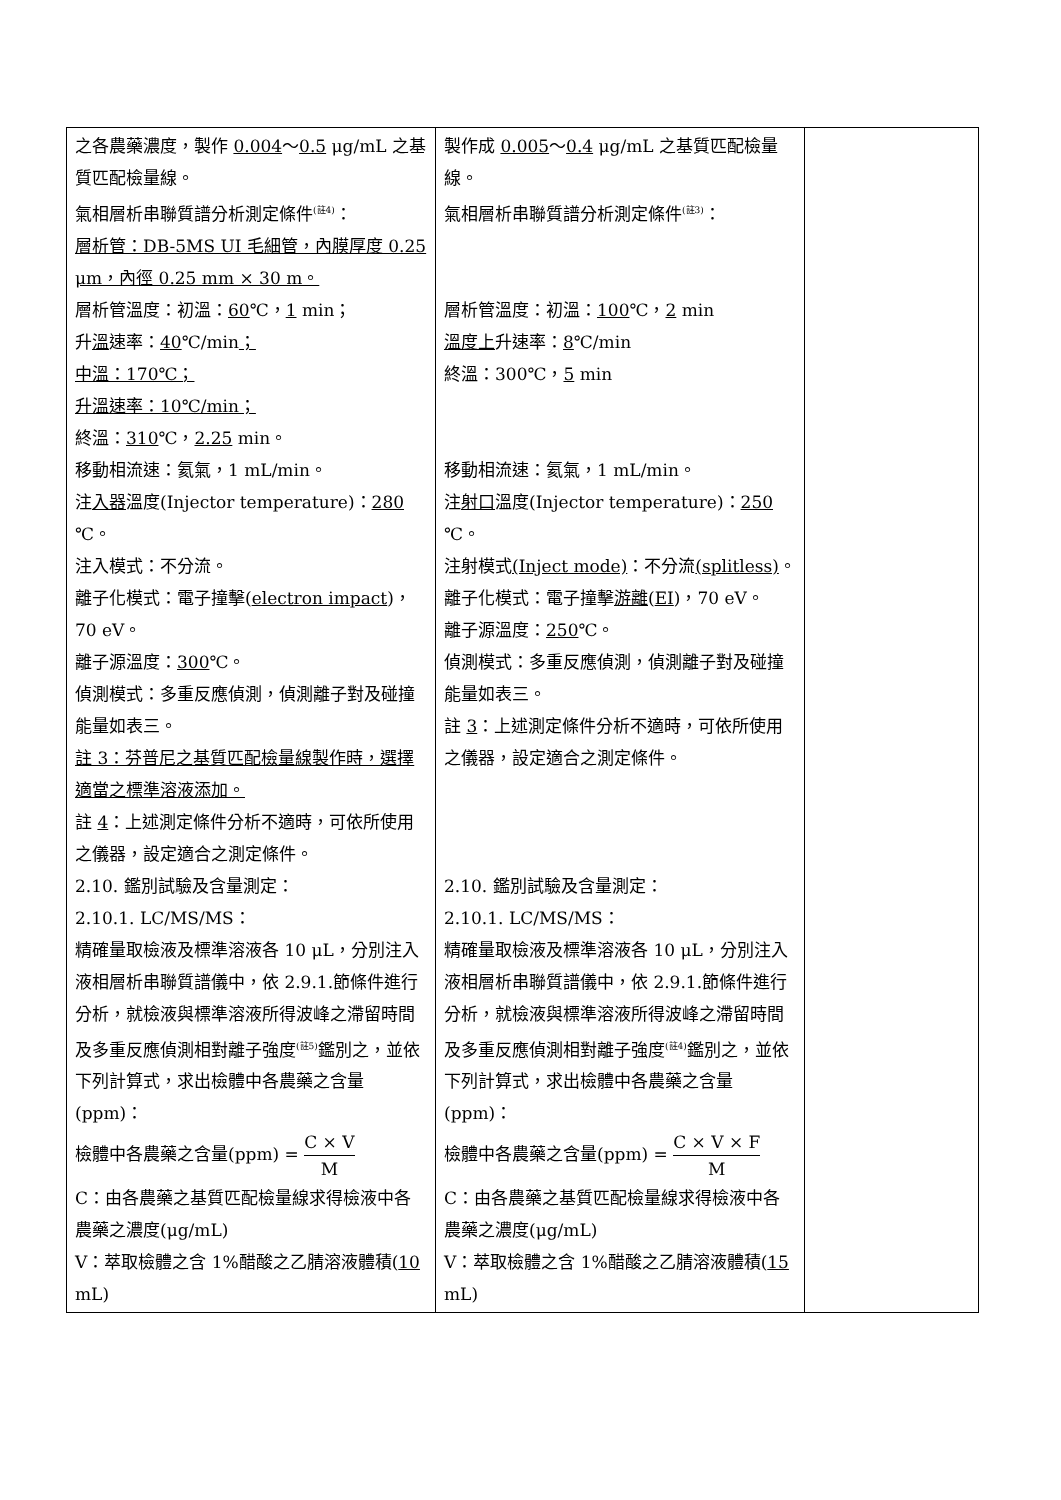| 之各農藥濃度，製作 0.004 ～ 0.5 μg/mL 之基質匹配檢量線。 氣相層析串聯質譜分析測定條件<sup>(註4)</sup>： 層析管：DB-5MS UI 毛細管，內膜厚度 0.25 μm，內徑 0.25 mm × 30 m。 層析管溫度：初溫： 60 ℃， 1 min； 升 溫 速率： 40 ℃/min ； 中溫：170℃； 升溫速率：10℃/min； 終溫： 310 ℃， 2.25 min。 移動相流速：氦氣，1 mL/min。 注 入器 溫度(Injector temperature)： 280 ℃。 注入模式：不分流。 離子化模式：電子撞擊( electron impact )，70 eV。 離子源溫度： 300 ℃。 偵測模式：多重反應偵測，偵測離子對及碰撞能量如表三。 註 3：芬普尼之基質匹配檢量線製作時，選擇適當之標準溶液添加。 註 4 ：上述測定條件分析不適時，可依所使用之儀器，設定適合之測定條件。 2.10. 鑑別試驗及含量測定： 2.10.1. LC/MS/MS： 精確量取檢液及標準溶液各 10 μL，分別注入液相層析串聯質譜儀中，依 2.9.1.節條件進行分析，就檢液與標準溶液所得波峰之滯留時間及多重反應偵測相對離子強度<sup>(註5)</sup>鑑別之，並依下列計算式，求出檢體中各農藥之含量(ppm)： 檢體中各農藥之含量(ppm) = C × V M C：由各農藥之基質匹配檢量線求得檢液中各農藥之濃度(μg/mL) V：萃取檢體之含 1%醋酸之乙腈溶液體積( 10 mL) | 製作成 0.005 ～ 0.4 μg/mL 之基質匹配檢量線。 氣相層析串聯質譜分析測定條件<sup>(註3)</sup>： 層析管溫度：初溫： 100 ℃， 2 min 溫度上 升速率： 8 ℃/min 終溫：300℃， 5 min 移動相流速：氦氣，1 mL/min。 注 射口 溫度(Injector temperature)： 250 ℃。 注射模式 (Inject mode) ：不分流 (splitless) 。 離子化模式：電子撞擊 游離 ( EI )，70 eV。 離子源溫度： 250 ℃。 偵測模式：多重反應偵測，偵測離子對及碰撞能量如表三。 註 3 ：上述測定條件分析不適時，可依所使用之儀器，設定適合之測定條件。 2.10. 鑑別試驗及含量測定： 2.10.1. LC/MS/MS： 精確量取檢液及標準溶液各 10 μL，分別注入液相層析串聯質譜儀中，依 2.9.1.節條件進行分析，就檢液與標準溶液所得波峰之滯留時間及多重反應偵測相對離子強度<sup>(註4)</sup>鑑別之，並依下列計算式，求出檢體中各農藥之含量(ppm)： 檢體中各農藥之含量(ppm) = C × V × F M C：由各農藥之基質匹配檢量線求得檢液中各農藥之濃度(μg/mL) V：萃取檢體之含 1%醋酸之乙腈溶液體積( 15 mL) | |